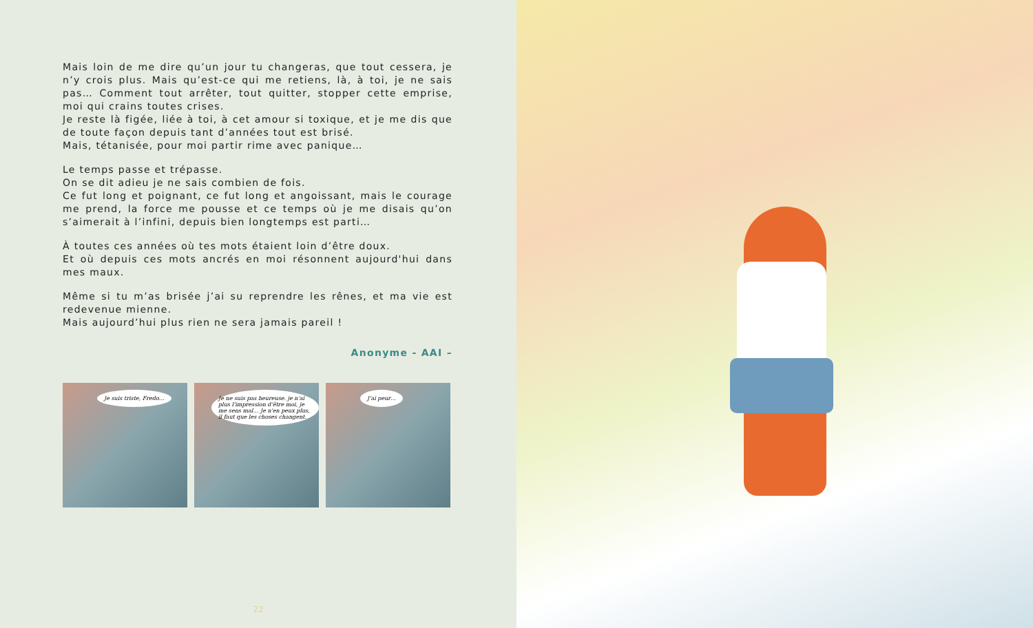Mais loin de me dire qu’un jour tu changeras, que tout cessera, je n’y crois plus. Mais qu’est-ce qui me retiens, là, à toi, je ne sais pas… Comment tout arrêter, tout quitter, stopper cette emprise, moi qui crains toutes crises.
Je reste là figée, liée à toi, à cet amour si toxique, et je me dis que de toute façon depuis tant d’années tout est brisé.
Mais, tétanisée, pour moi partir rime avec panique…
Le temps passe et trépasse.
On se dit adieu je ne sais combien de fois.
Ce fut long et poignant, ce fut long et angoissant, mais le courage me prend, la force me pousse et ce temps où je me disais qu’on s’aimerait à l’infini, depuis bien longtemps est parti…
À toutes ces années où tes mots étaient loin d’être doux.
Et où depuis ces mots ancrés en moi résonnent aujourd'hui dans mes maux.
Même si tu m’as brisée j’ai su reprendre les rênes, et ma vie est redevenue mienne.
Mais aujourd’hui plus rien ne sera jamais pareil !
Anonyme - AAI –
Je suis triste, Fredo…
Je ne suis pas heureuse. je n'ai plus l'impression d'être moi, je me sens mal… Je n'en peux plus, il faut que les choses changent.
J'ai peur…
22